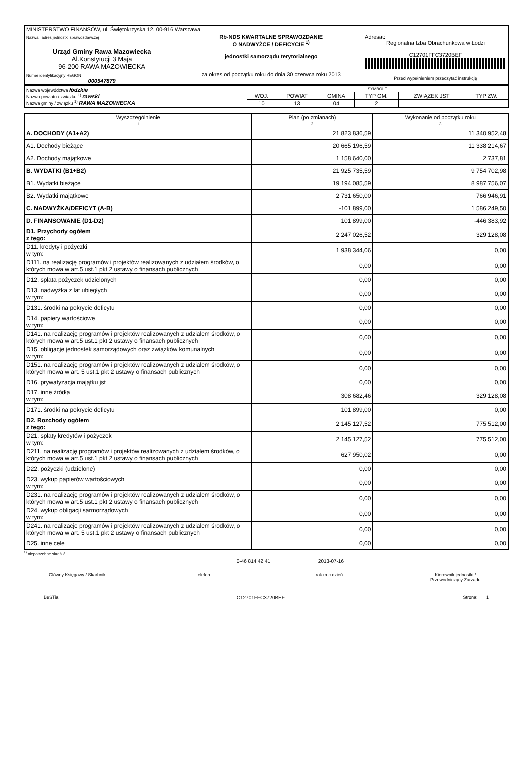| MINISTERSTWO FINANSÓW, ul. Świętokrzyska 12, 00-916 Warszawa | | |
| Nazwa i adres jednostki sprawozdawczej Urząd Gminy Rawa Mazowiecka Al.Konstytucji 3 Maja 96-200 RAWA MAZOWIECKA | Rb-NDS KWARTALNE SPRAWOZDANIE O NADWYŻCE / DEFICYCIE <sup>1)</sup> jednostki samorządu terytorialnego za okres od początku roku do dnia 30 czerwca roku 2013 | Adresat: Regionalna Izba Obrachunkowa w Łodzi C12701FFC3720BEF Przed wypełnieniem przeczytać instrukcję |
| Numer identyfikacyjny REGON 000547879 | | |
| Nazwa województwa łódzkie Nazwa powiatu / związku <sup>1)</sup> rawski Nazwa gminy / związku <sup>1)</sup> RAWA MAZOWIECKA | SYMBOLE | | | | | |
| | WOJ. | POWIAT | GMINA | TYP GM. | ZWIĄZEK JST | TYP ZW. |
| | 10 | 13 | 04 | 2 | | |
| Wyszczególnienie 1 | Plan (po zmianach) 2 | Wykonanie od początku roku 3 |
| --- | --- | --- |
| A. DOCHODY (A1+A2) | 21 823 836,59 | 11 340 952,48 |
| A1. Dochody bieżące | 20 665 196,59 | 11 338 214,67 |
| A2. Dochody majątkowe | 1 158 640,00 | 2 737,81 |
| B. WYDATKI (B1+B2) | 21 925 735,59 | 9 754 702,98 |
| B1. Wydatki bieżące | 19 194 085,59 | 8 987 756,07 |
| B2. Wydatki majątkowe | 2 731 650,00 | 766 946,91 |
| C. NADWYŻKA/DEFICYT (A-B) | -101 899,00 | 1 586 249,50 |
| D. FINANSOWANIE (D1-D2) | 101 899,00 | -446 383,92 |
| D1. Przychody ogółem z tego: | 2 247 026,52 | 329 128,08 |
| D11. kredyty i pożyczki w tym: | 1 938 344,06 | 0,00 |
| D111. na realizację programów i projektów realizowanych z udziałem środków, o których mowa w art.5 ust.1 pkt 2 ustawy o finansach publicznych | 0,00 | 0,00 |
| D12. spłata pożyczek udzielonych | 0,00 | 0,00 |
| D13. nadwyżka z lat ubiegłych w tym: | 0,00 | 0,00 |
| D131. środki na pokrycie deficytu | 0,00 | 0,00 |
| D14. papiery wartościowe w tym: | 0,00 | 0,00 |
| D141. na realizację programów i projektów realizowanych z udziałem środków, o których mowa w art.5 ust.1 pkt 2 ustawy o finansach publicznych | 0,00 | 0,00 |
| D15. obligacje jednostek samorządowych oraz związków komunalnych w tym: | 0,00 | 0,00 |
| D151. na realizację programów i projektów realizowanych z udziałem środków, o których mowa w art. 5 ust.1 pkt 2 ustawy o finansach publicznych | 0,00 | 0,00 |
| D16. prywatyzacja majątku jst | 0,00 | 0,00 |
| D17. inne źródła w tym: | 308 682,46 | 329 128,08 |
| D171. środki na pokrycie deficytu | 101 899,00 | 0,00 |
| D2. Rozchody ogółem z tego: | 2 145 127,52 | 775 512,00 |
| D21. spłaty kredytów i pożyczek w tym: | 2 145 127,52 | 775 512,00 |
| D211. na realizację programów i projektów realizowanych z udziałem środków, o których mowa w art.5 ust.1 pkt 2 ustawy o finansach publicznych | 627 950,02 | 0,00 |
| D22. pożyczki (udzielone) | 0,00 | 0,00 |
| D23. wykup papierów wartościowych w tym: | 0,00 | 0,00 |
| D231. na realizację programów i projektów realizowanych z udziałem środków, o których mowa w art.5 ust.1 pkt 2 ustawy o finansach publicznych | 0,00 | 0,00 |
| D24. wykup obligacji sarmorządowych w tym: | 0,00 | 0,00 |
| D241. na realizacje programów i projektów realizowanych z udziałem środków, o których mowa w art. 5 ust.1 pkt 2 ustawy o finansach publicznych | 0,00 | 0,00 |
| D25. inne cele | 0,00 | 0,00 |
<sup>1)</sup> niepotrzebne skreślić
0-46 814 42 41 2013-07-16
Główny Księgowy / Skarbnik telefon rok m-c dzień Kierownik jednostki /
Przewodniczący Zarządu
BeSTia C12701FFC3720BEF Strona: 1